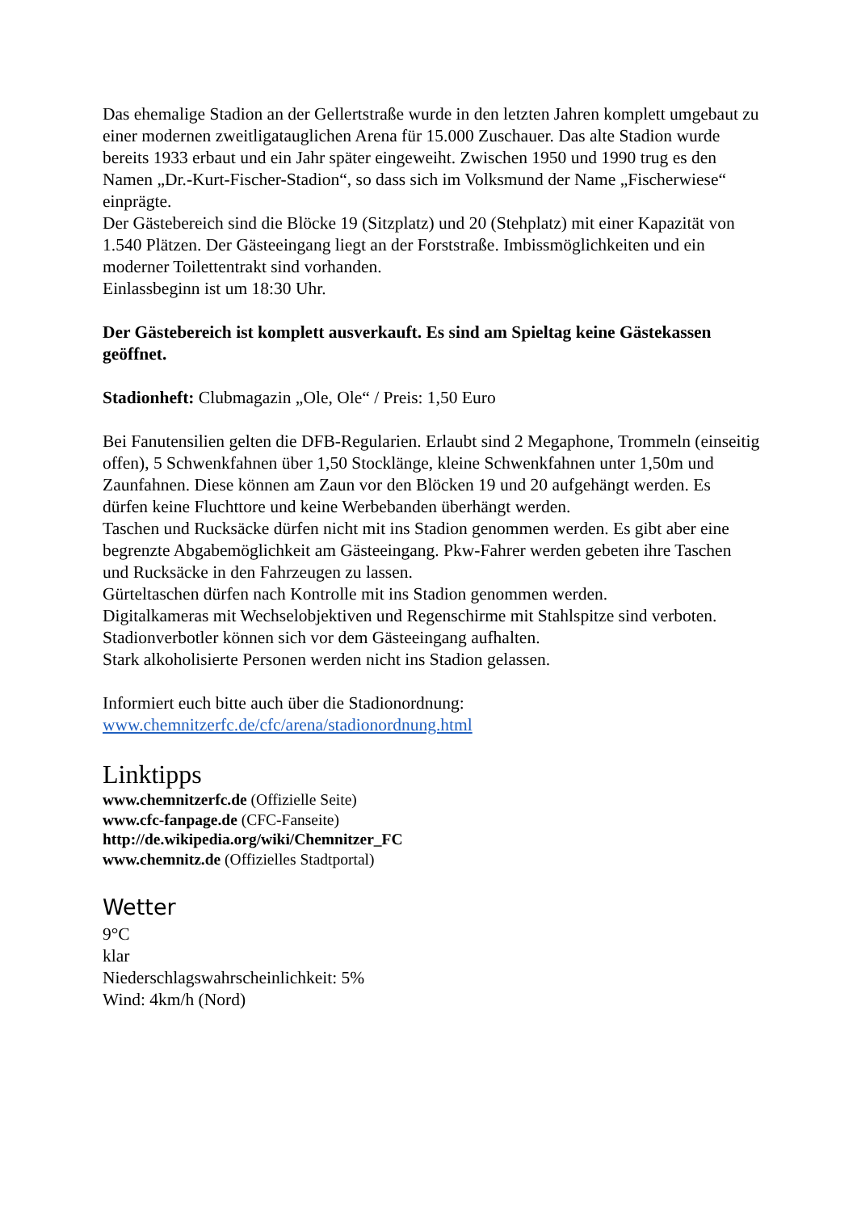Das ehemalige Stadion an der Gellertstraße wurde in den letzten Jahren komplett umgebaut zu einer modernen zweitligatauglichen Arena für 15.000 Zuschauer. Das alte Stadion wurde bereits 1933 erbaut und ein Jahr später eingeweiht. Zwischen 1950 und 1990 trug es den Namen „Dr.-Kurt-Fischer-Stadion“, so dass sich im Volksmund der Name „Fischerwiese“ einprägte.
Der Gästebereich sind die Blöcke 19 (Sitzplatz) und 20 (Stehplatz) mit einer Kapazität von 1.540 Plätzen. Der Gästeeingang liegt an der Forststraße. Imbissmöglichkeiten und ein moderner Toilettentrakt sind vorhanden.
Einlassbeginn ist um 18:30 Uhr.
Der Gästebereich ist komplett ausverkauft. Es sind am Spieltag keine Gästekassen geöffnet.
Stadionheft: Clubmagazin „Ole, Ole“ / Preis: 1,50 Euro
Bei Fanutensilien gelten die DFB-Regularien. Erlaubt sind 2 Megaphone, Trommeln (einseitig offen), 5 Schwenkfahnen über 1,50 Stocklänge, kleine Schwenkfahnen unter 1,50m und Zaunfahnen. Diese können am Zaun vor den Blöcken 19 und 20 aufgehängt werden. Es dürfen keine Fluchttore und keine Werbebanden überhängt werden.
Taschen und Rucksäcke dürfen nicht mit ins Stadion genommen werden. Es gibt aber eine begrenzte Abgabemöglichkeit am Gästeeingang. Pkw-Fahrer werden gebeten ihre Taschen und Rucksäcke in den Fahrzeugen zu lassen.
Gürteltaschen dürfen nach Kontrolle mit ins Stadion genommen werden.
Digitalkameras mit Wechselobjektiven und Regenschirme mit Stahlspitze sind verboten.
Stadionverbotler können sich vor dem Gästeeingang aufhalten.
Stark alkoholisierte Personen werden nicht ins Stadion gelassen.
Informiert euch bitte auch über die Stadionordnung:
www.chemnitzerfc.de/cfc/arena/stadionordnung.html
Linktipps
www.chemnitzerfc.de (Offizielle Seite)
www.cfc-fanpage.de (CFC-Fanseite)
http://de.wikipedia.org/wiki/Chemnitzer_FC
www.chemnitz.de (Offizielles Stadtportal)
Wetter
9°C
klar
Niederschlagswahrscheinlichkeit: 5%
Wind: 4km/h (Nord)